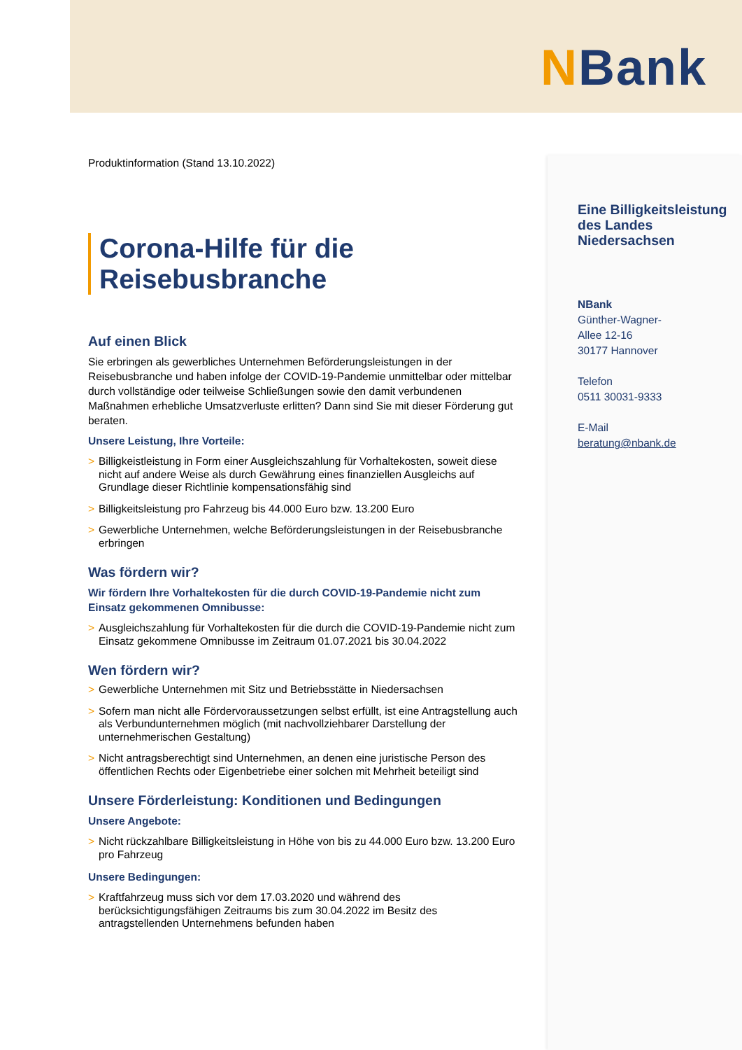NBank
Produktinformation (Stand 13.10.2022)
Corona-Hilfe für die Reisebusbranche
Auf einen Blick
Sie erbringen als gewerbliches Unternehmen Beförderungsleistungen in der Reisebusbranche und haben infolge der COVID-19-Pandemie unmittelbar oder mittelbar durch vollständige oder teilweise Schließungen sowie den damit verbundenen Maßnahmen erhebliche Umsatzverluste erlitten? Dann sind Sie mit dieser Förderung gut beraten.
Unsere Leistung, Ihre Vorteile:
> Billigkeistleistung in Form einer Ausgleichszahlung für Vorhaltekosten, soweit diese nicht auf andere Weise als durch Gewährung eines finanziellen Ausgleichs auf Grundlage dieser Richtlinie kompensationsfähig sind
> Billigkeitsleistung pro Fahrzeug bis 44.000 Euro bzw. 13.200 Euro
> Gewerbliche Unternehmen, welche Beförderungsleistungen in der Reisebusbranche erbringen
Was fördern wir?
Wir fördern Ihre Vorhaltekosten für die durch COVID-19-Pandemie nicht zum Einsatz gekommenen Omnibusse:
> Ausgleichszahlung für Vorhaltekosten für die durch die COVID-19-Pandemie nicht zum Einsatz gekommene Omnibusse im Zeitraum 01.07.2021 bis 30.04.2022
Wen fördern wir?
> Gewerbliche Unternehmen mit Sitz und Betriebsstätte in Niedersachsen
> Sofern man nicht alle Fördervoraussetzungen selbst erfüllt, ist eine Antragstellung auch als Verbundunternehmen möglich (mit nachvollziehbarer Darstellung der unternehmerischen Gestaltung)
> Nicht antragsberechtigt sind Unternehmen, an denen eine juristische Person des öffentlichen Rechts oder Eigenbetriebe einer solchen mit Mehrheit beteiligt sind
Unsere Förderleistung: Konditionen und Bedingungen
Unsere Angebote:
> Nicht rückzahlbare Billigkeitsleistung in Höhe von bis zu 44.000 Euro bzw. 13.200 Euro pro Fahrzeug
Unsere Bedingungen:
> Kraftfahrzeug muss sich vor dem 17.03.2020 und während des berücksichtigungsfähigen Zeitraums bis zum 30.04.2022 im Besitz des antragstellenden Unternehmens befunden haben
Eine Billigkeitsleistung des Landes Niedersachsen
NBank
Günther-Wagner-
Allee 12-16
30177 Hannover
Telefon
0511 30031-9333
E-Mail
beratung@nbank.de